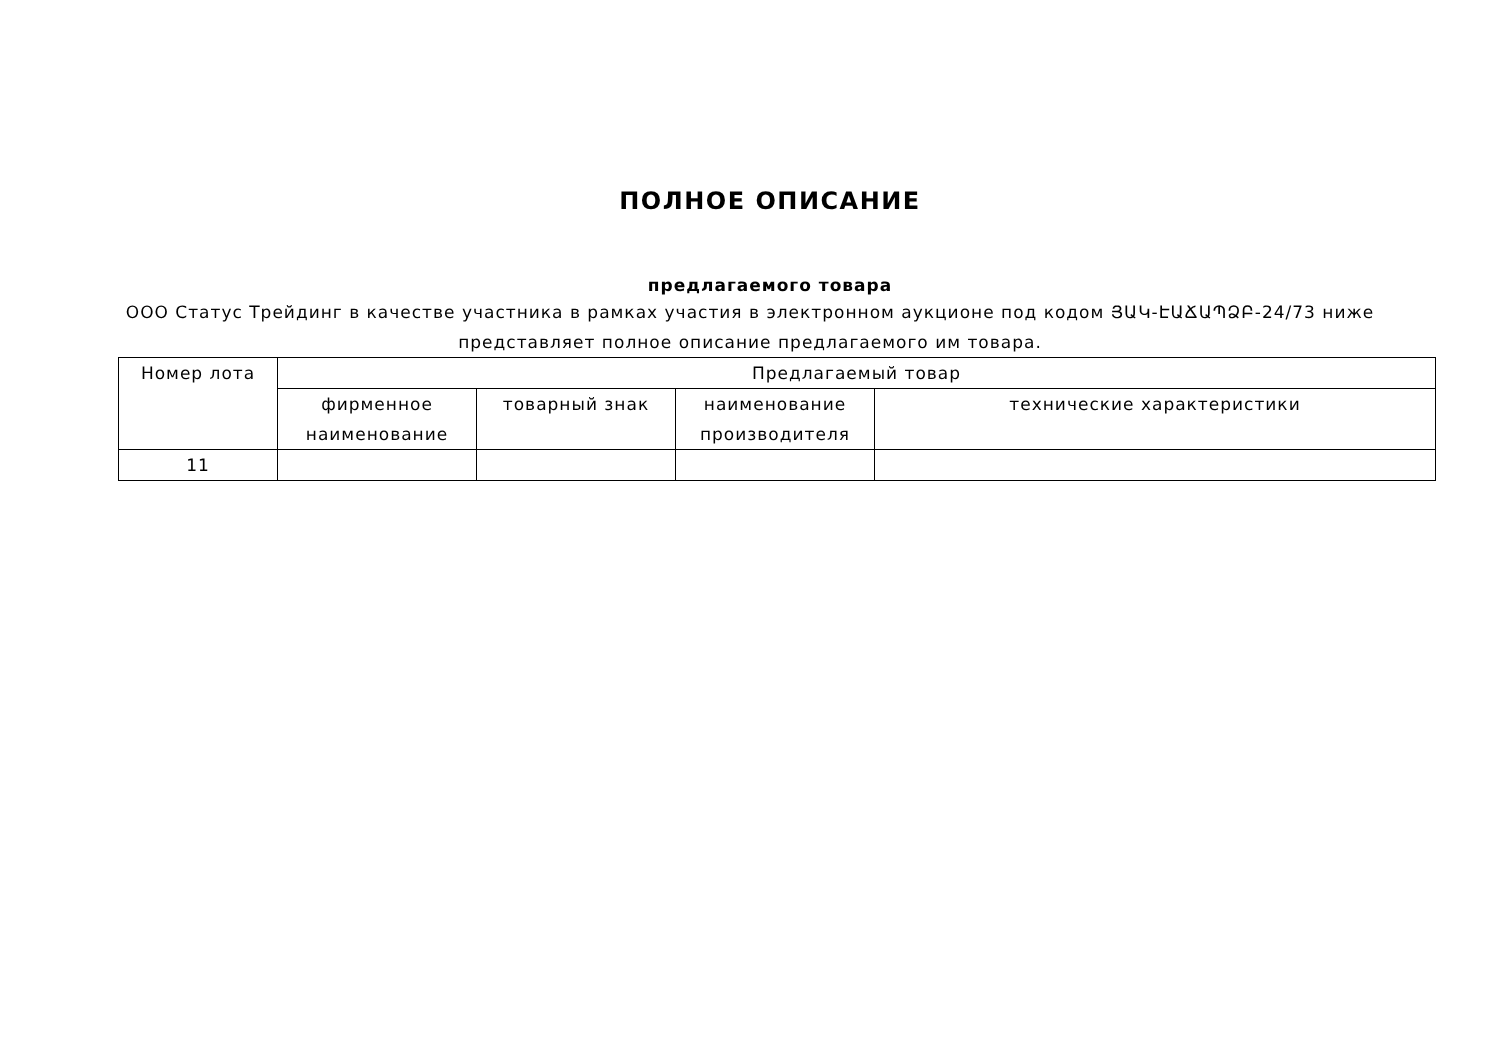ПОЛНОЕ ОПИСАНИЕ
предлагаемого товара
ООО Статус Трейдинг в качестве участника в рамках участия в электронном аукционе под кодом ՅԱԿ-ԷԱՃԱՊՁԲ-24/73 ниже представляет полное описание предлагаемого им товара.
| Номер лота | Предлагаемый товар | | | |
| --- | --- | --- | --- | --- |
| | фирменное наименование | товарный знак | наименование производителя | технические характеристики |
| 11 | | | | |